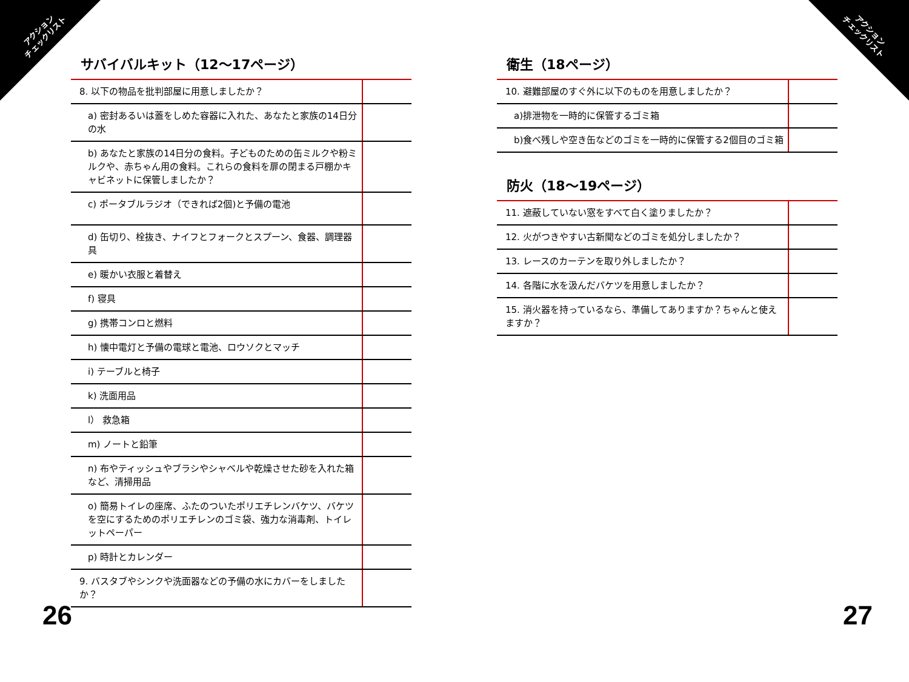アクション
チェックリスト
アクション
チェックリスト
サバイバルキット（12〜17ページ）
| 8. 以下の物品を批判部屋に用意しましたか？ | |
| a) 密封あるいは蓋をしめた容器に入れた、あなたと家族の14日分の水 | |
| b) あなたと家族の14日分の食料。子どものための缶ミルクや粉ミルクや、赤ちゃん用の食料。これらの食料を扉の閉まる戸棚かキャビネットに保管しましたか？ | |
| c) ポータブルラジオ（できれば2個)と予備の電池 | |
| d) 缶切り、栓抜き、ナイフとフォークとスプーン、食器、調理器具 | |
| e) 暖かい衣服と着替え | |
| f) 寝具 | |
| g) 携帯コンロと燃料 | |
| h) 懐中電灯と予備の電球と電池、ロウソクとマッチ | |
| i) テーブルと椅子 | |
| k) 洗面用品 | |
| l） 救急箱 | |
| m) ノートと鉛筆 | |
| n) 布やティッシュやブラシやシャベルや乾燥させた砂を入れた箱など、清掃用品 | |
| o) 簡易トイレの座席、ふたのついたポリエチレンバケツ、バケツを空にするためのポリエチレンのゴミ袋、強力な消毒剤、トイレットペーパー | |
| p) 時計とカレンダー | |
| 9. バスタブやシンクや洗面器などの予備の水にカバーをしましたか？ | |
衛生（18ページ）
| 10. 避難部屋のすぐ外に以下のものを用意しましたか？ | |
| a)排泄物を一時的に保管するゴミ箱 | |
| b)食べ残しや空き缶などのゴミを一時的に保管する2個目のゴミ箱 | |
防火（18〜19ページ）
| 11. 遮蔽していない窓をすべて白く塗りましたか？ | |
| 12. 火がつきやすい古新聞などのゴミを処分しましたか？ | |
| 13. レースのカーテンを取り外しましたか？ | |
| 14. 各階に水を汲んだバケツを用意しましたか？ | |
| 15. 消火器を持っているなら、準備してありますか？ちゃんと使えますか？ | |
26 27